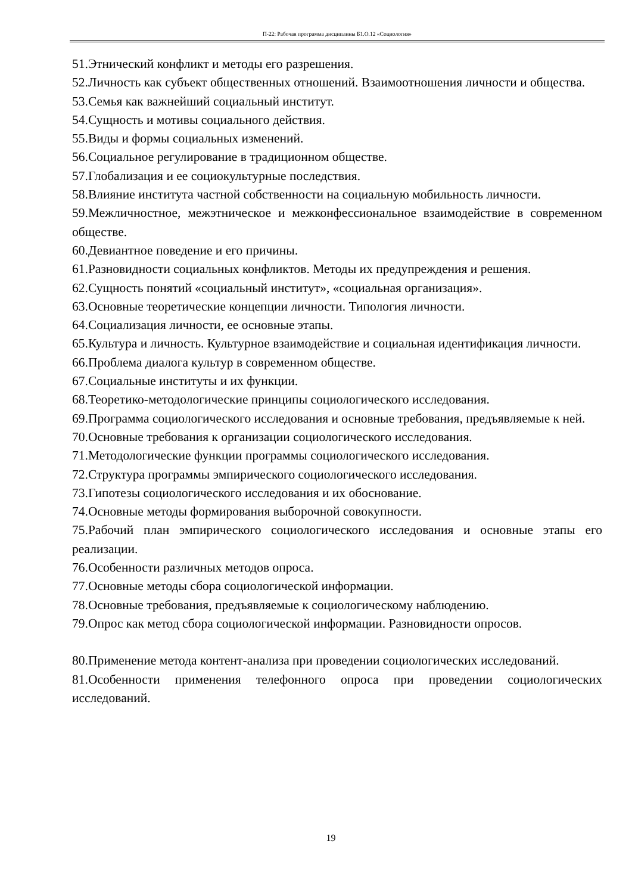П-22: Рабочая программа дисциплины Б1.О.12 «Социология»
51.Этнический конфликт и методы его разрешения.
52.Личность как субъект общественных отношений. Взаимоотношения личности и общества.
53.Семья как важнейший социальный институт.
54.Сущность и мотивы социального действия.
55.Виды и формы социальных изменений.
56.Социальное регулирование в традиционном обществе.
57.Глобализация и ее социокультурные последствия.
58.Влияние института частной собственности на социальную мобильность личности.
59.Межличностное, межэтническое и межконфессиональное взаимодействие в современном обществе.
60.Девиантное поведение и его причины.
61.Разновидности социальных конфликтов. Методы их предупреждения и решения.
62.Сущность понятий «социальный институт», «социальная организация».
63.Основные теоретические концепции личности. Типология личности.
64.Социализация личности, ее основные этапы.
65.Культура и личность. Культурное взаимодействие и социальная идентификация личности.
66.Проблема диалога культур в современном обществе.
67.Социальные институты и их функции.
68.Теоретико-методологические принципы социологического исследования.
69.Программа социологического исследования и основные требования, предъявляемые к ней.
70.Основные требования к организации социологического исследования.
71.Методологические функции программы социологического исследования.
72.Структура программы эмпирического социологического исследования.
73.Гипотезы социологического исследования и их обоснование.
74.Основные методы формирования выборочной совокупности.
75.Рабочий план эмпирического социологического исследования и основные этапы его реализации.
76.Особенности различных методов опроса.
77.Основные методы сбора социологической информации.
78.Основные требования, предъявляемые к социологическому наблюдению.
79.Опрос как метод сбора социологической информации. Разновидности опросов.
80.Применение метода контент-анализа при проведении социологических исследований.
81.Особенности применения телефонного опроса при проведении социологических исследований.
19